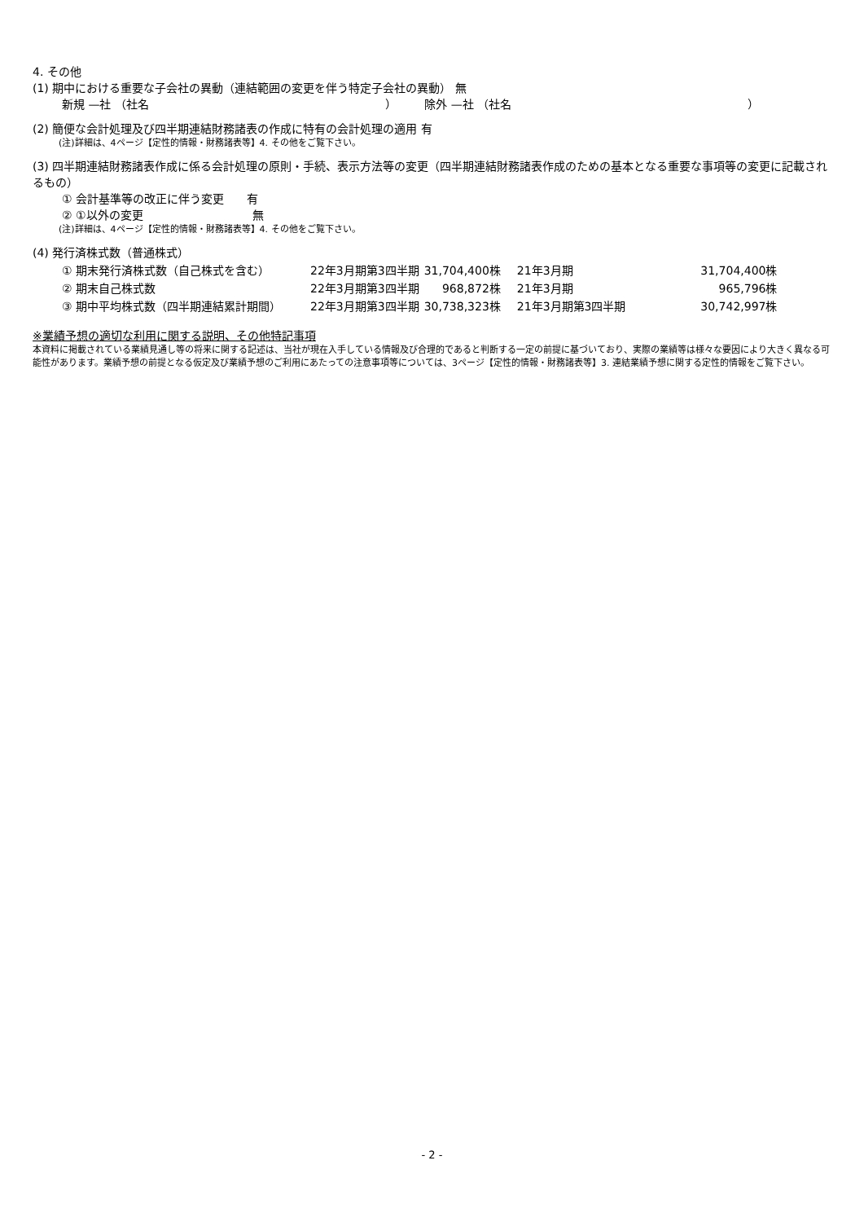4. その他
(1) 期中における重要な子会社の異動（連結範囲の変更を伴う特定子会社の異動） 無
新規 —社 （社名 ） 除外 —社 （社名 ）
(2) 簡便な会計処理及び四半期連結財務諸表の作成に特有の会計処理の適用 有
(注)詳細は、4ページ【定性的情報・財務諸表等】4. その他をご覧下さい。
(3) 四半期連結財務諸表作成に係る会計処理の原則・手続、表示方法等の変更（四半期連結財務諸表作成のための基本となる重要な事項等の変更に記載されるもの）
① 会計基準等の改正に伴う変更 有
② ①以外の変更 無
(注)詳細は、4ページ【定性的情報・財務諸表等】4. その他をご覧下さい。
(4) 発行済株式数（普通株式）
| ① 期末発行済株式数（自己株式を含む） | 22年3月期第3四半期 | 31,704,400株 | 21年3月期 | 31,704,400株 |
| ② 期末自己株式数 | 22年3月期第3四半期 | 968,872株 | 21年3月期 | 965,796株 |
| ③ 期中平均株式数（四半期連結累計期間） | 22年3月期第3四半期 | 30,738,323株 | 21年3月期第3四半期 | 30,742,997株 |
※業績予想の適切な利用に関する説明、その他特記事項
本資料に掲載されている業績見通し等の将来に関する記述は、当社が現在入手している情報及び合理的であると判断する一定の前提に基づいており、実際の業績等は様々な要因により大きく異なる可能性があります。業績予想の前提となる仮定及び業績予想のご利用にあたっての注意事項等については、3ページ【定性的情報・財務諸表等】3. 連結業績予想に関する定性的情報をご覧下さい。
- 2 -